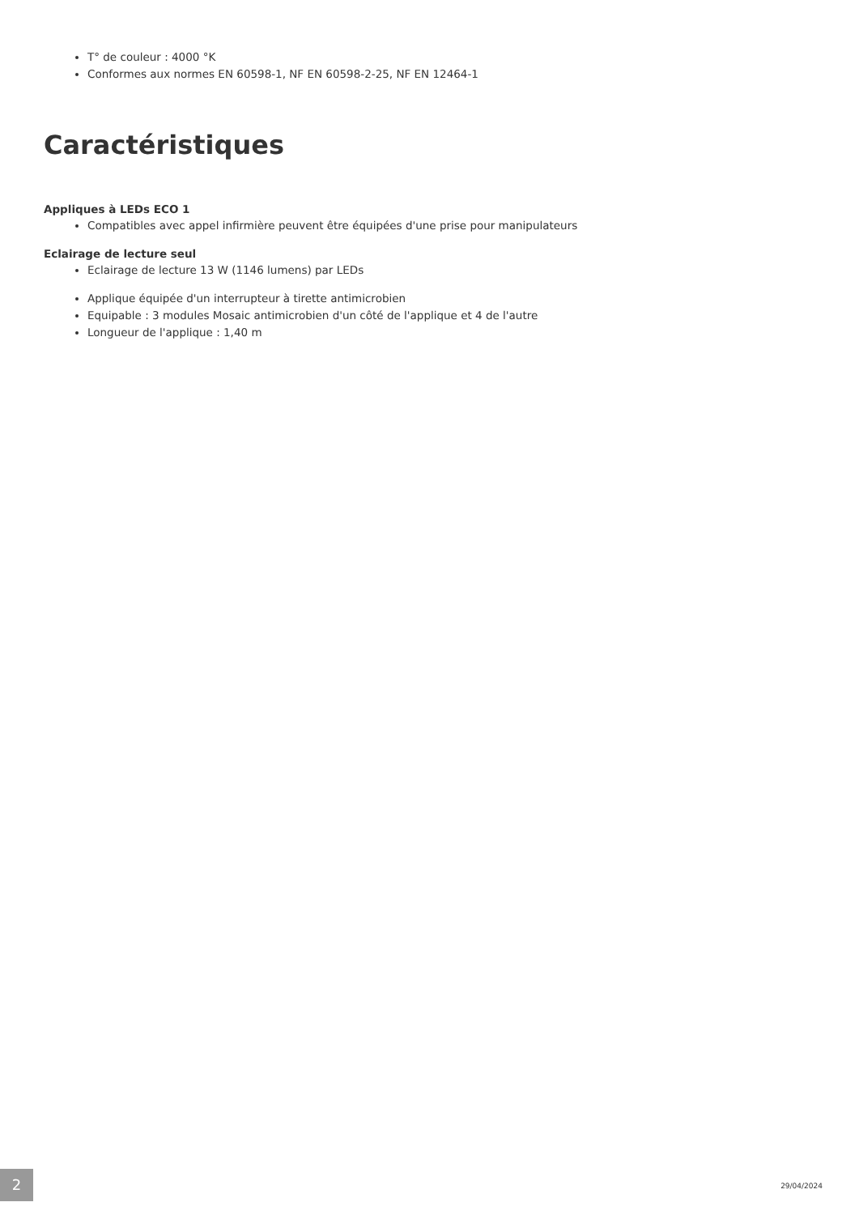T° de couleur : 4000 °K
Conformes aux normes EN 60598-1, NF EN 60598-2-25, NF EN 12464-1
Caractéristiques
Appliques à LEDs ECO 1
Compatibles avec appel infirmière peuvent être équipées d'une prise pour manipulateurs
Eclairage de lecture seul
Eclairage de lecture 13 W (1146 lumens) par LEDs
Applique équipée d'un interrupteur à tirette antimicrobien
Equipable : 3 modules Mosaic antimicrobien d'un côté de l'applique et 4 de l'autre
Longueur de l'applique : 1,40 m
2 29/04/2024